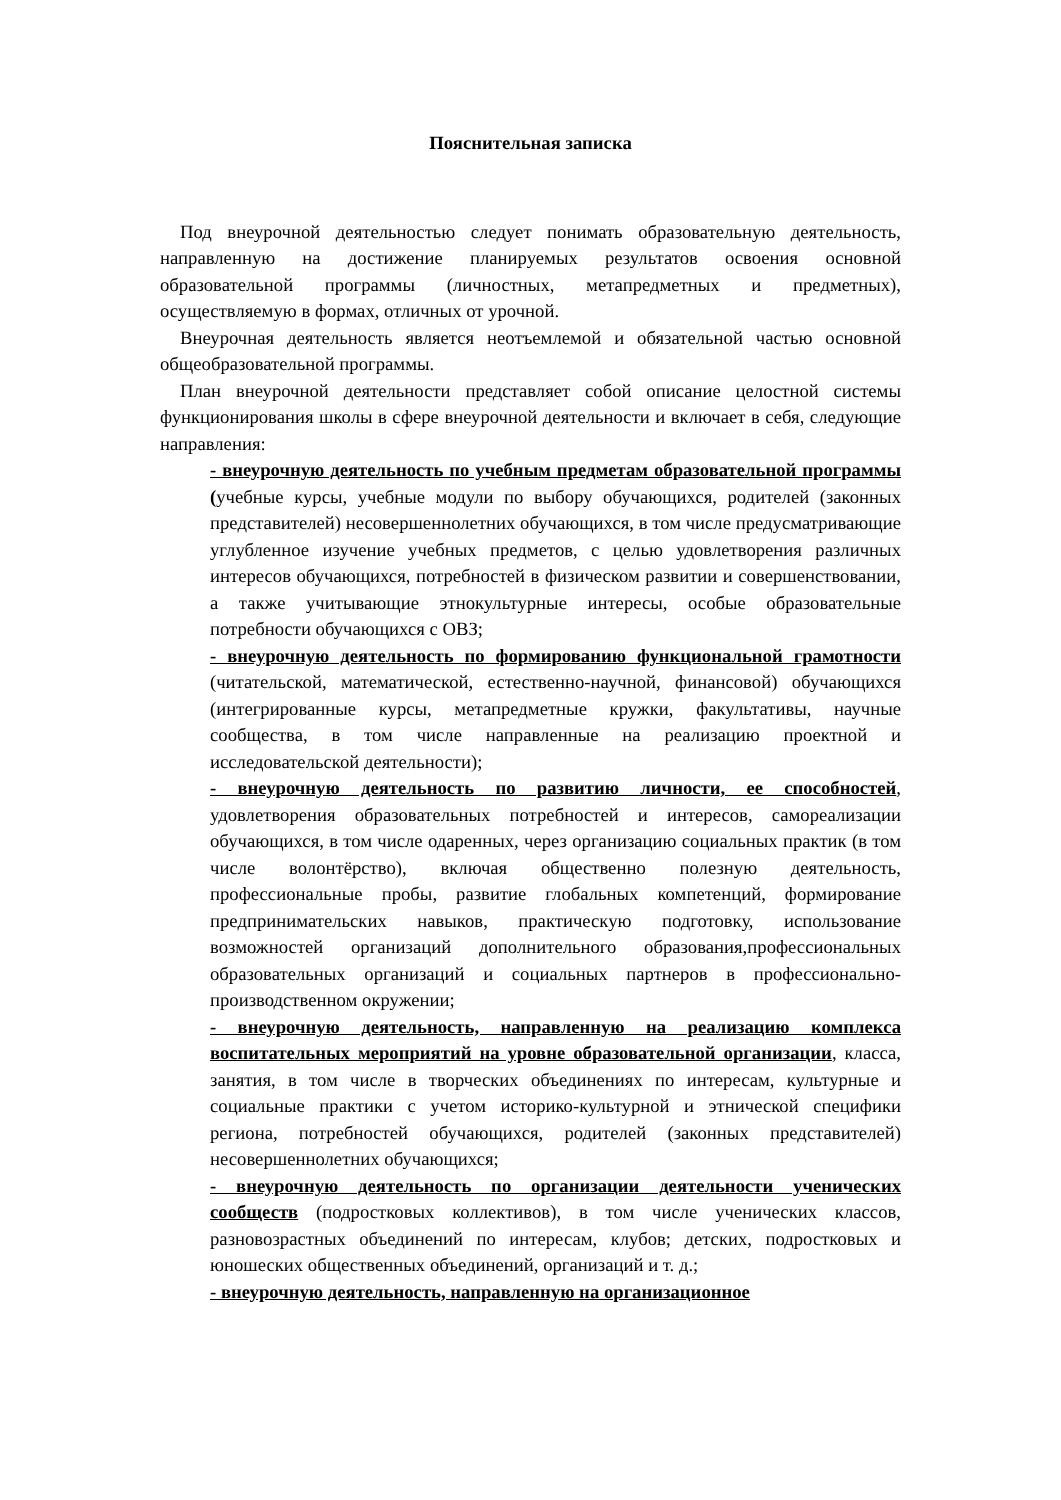Пояснительная записка
Под внеурочной деятельностью следует понимать образовательную деятельность, направленную на достижение планируемых результатов освоения основной образовательной программы (личностных, метапредметных и предметных), осуществляемую в формах, отличных от урочной.
Внеурочная деятельность является неотъемлемой и обязательной частью основной общеобразовательной программы.
План внеурочной деятельности представляет собой описание целостной системы функционирования школы в сфере внеурочной деятельности и включает в себя, следующие направления:
- внеурочную деятельность по учебным предметам образовательной программы (учебные курсы, учебные модули по выбору обучающихся, родителей (законных представителей) несовершеннолетних обучающихся, в том числе предусматривающие углубленное изучение учебных предметов, с целью удовлетворения различных интересов обучающихся, потребностей в физическом развитии и совершенствовании, а также учитывающие этнокультурные интересы, особые образовательные потребности обучающихся с ОВЗ;
- внеурочную деятельность по формированию функциональной грамотности (читательской, математической, естественно-научной, финансовой) обучающихся (интегрированные курсы, метапредметные кружки, факультативы, научные сообщества, в том числе направленные на реализацию проектной и исследовательской деятельности);
- внеурочную деятельность по развитию личности, ее способностей, удовлетворения образовательных потребностей и интересов, самореализации обучающихся, в том числе одаренных, через организацию социальных практик (в том числе волонтёрство), включая общественно полезную деятельность, профессиональные пробы, развитие глобальных компетенций, формирование предпринимательских навыков, практическую подготовку, использование возможностей организаций дополнительного образования,профессиональных образовательных организаций и социальных партнеров в профессионально-производственном окружении;
- внеурочную деятельность, направленную на реализацию комплекса воспитательных мероприятий на уровне образовательной организации, класса, занятия, в том числе в творческих объединениях по интересам, культурные и социальные практики с учетом историко-культурной и этнической специфики региона, потребностей обучающихся, родителей (законных представителей) несовершеннолетних обучающихся;
- внеурочную деятельность по организации деятельности ученических сообществ (подростковых коллективов), в том числе ученических классов, разновозрастных объединений по интересам, клубов; детских, подростковых и юношеских общественных объединений, организаций и т. д.;
- внеурочную деятельность, направленную на организационное